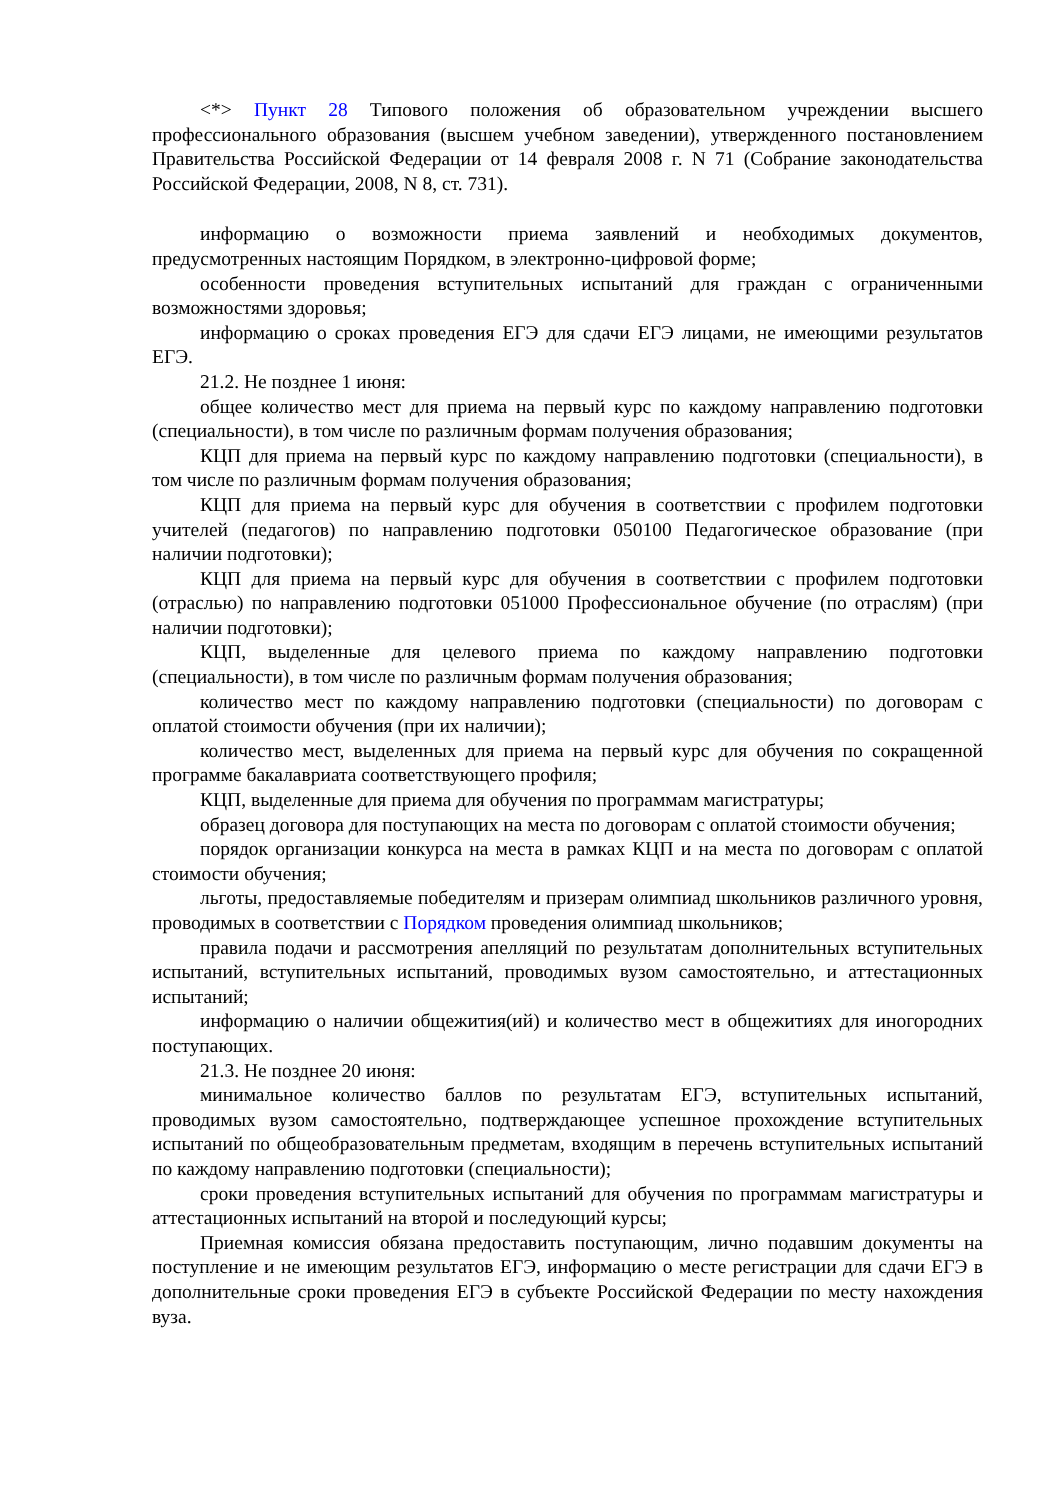<*> Пункт 28 Типового положения об образовательном учреждении высшего профессионального образования (высшем учебном заведении), утвержденного постановлением Правительства Российской Федерации от 14 февраля 2008 г. N 71 (Собрание законодательства Российской Федерации, 2008, N 8, ст. 731).
информацию о возможности приема заявлений и необходимых документов, предусмотренных настоящим Порядком, в электронно-цифровой форме;
особенности проведения вступительных испытаний для граждан с ограниченными возможностями здоровья;
информацию о сроках проведения ЕГЭ для сдачи ЕГЭ лицами, не имеющими результатов ЕГЭ.
21.2. Не позднее 1 июня:
общее количество мест для приема на первый курс по каждому направлению подготовки (специальности), в том числе по различным формам получения образования;
КЦП для приема на первый курс по каждому направлению подготовки (специальности), в том числе по различным формам получения образования;
КЦП для приема на первый курс для обучения в соответствии с профилем подготовки учителей (педагогов) по направлению подготовки 050100 Педагогическое образование (при наличии подготовки);
КЦП для приема на первый курс для обучения в соответствии с профилем подготовки (отраслью) по направлению подготовки 051000 Профессиональное обучение (по отраслям) (при наличии подготовки);
КЦП, выделенные для целевого приема по каждому направлению подготовки (специальности), в том числе по различным формам получения образования;
количество мест по каждому направлению подготовки (специальности) по договорам с оплатой стоимости обучения (при их наличии);
количество мест, выделенных для приема на первый курс для обучения по сокращенной программе бакалавриата соответствующего профиля;
КЦП, выделенные для приема для обучения по программам магистратуры;
образец договора для поступающих на места по договорам с оплатой стоимости обучения;
порядок организации конкурса на места в рамках КЦП и на места по договорам с оплатой стоимости обучения;
льготы, предоставляемые победителям и призерам олимпиад школьников различного уровня, проводимых в соответствии с Порядком проведения олимпиад школьников;
правила подачи и рассмотрения апелляций по результатам дополнительных вступительных испытаний, вступительных испытаний, проводимых вузом самостоятельно, и аттестационных испытаний;
информацию о наличии общежития(ий) и количество мест в общежитиях для иногородних поступающих.
21.3. Не позднее 20 июня:
минимальное количество баллов по результатам ЕГЭ, вступительных испытаний, проводимых вузом самостоятельно, подтверждающее успешное прохождение вступительных испытаний по общеобразовательным предметам, входящим в перечень вступительных испытаний по каждому направлению подготовки (специальности);
сроки проведения вступительных испытаний для обучения по программам магистратуры и аттестационных испытаний на второй и последующий курсы;
Приемная комиссия обязана предоставить поступающим, лично подавшим документы на поступление и не имеющим результатов ЕГЭ, информацию о месте регистрации для сдачи ЕГЭ в дополнительные сроки проведения ЕГЭ в субъекте Российской Федерации по месту нахождения вуза.